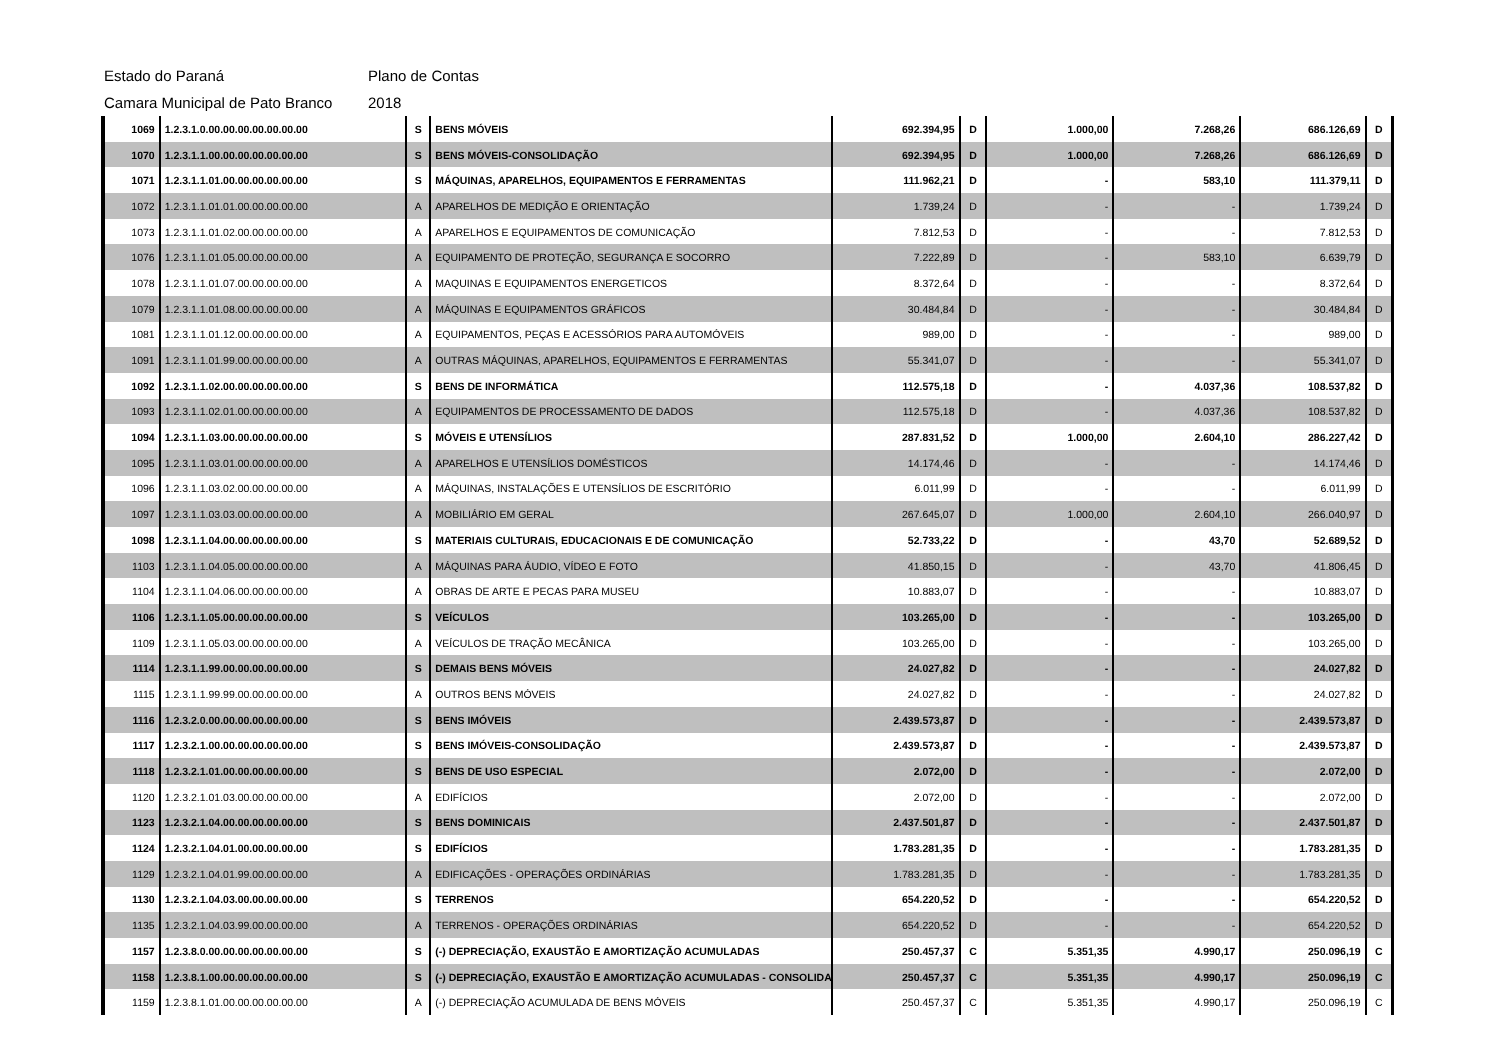Estado do Paraná Plano de Contas
Camara Municipal de Pato Branco 2018
| 1069 | 1.2.3.1.0.00.00.00.00.00.00.00 | S | BENS MÓVEIS | 692.394,95 | D | 1.000,00 | 7.268,26 | 686.126,69 | D |
| 1070 | 1.2.3.1.1.00.00.00.00.00.00.00 | S | BENS MÓVEIS-CONSOLIDAÇÃO | 692.394,95 | D | 1.000,00 | 7.268,26 | 686.126,69 | D |
| 1071 | 1.2.3.1.1.01.00.00.00.00.00.00 | S | MÁQUINAS, APARELHOS, EQUIPAMENTOS E FERRAMENTAS | 111.962,21 | D | - | 583,10 | 111.379,11 | D |
| 1072 | 1.2.3.1.1.01.01.00.00.00.00.00 | A | APARELHOS DE MEDIÇÃO E ORIENTAÇÃO | 1.739,24 | D | - | - | 1.739,24 | D |
| 1073 | 1.2.3.1.1.01.02.00.00.00.00.00 | A | APARELHOS E EQUIPAMENTOS DE COMUNICAÇÃO | 7.812,53 | D | - | - | 7.812,53 | D |
| 1076 | 1.2.3.1.1.01.05.00.00.00.00.00 | A | EQUIPAMENTO DE PROTEÇÃO, SEGURANÇA E SOCORRO | 7.222,89 | D | - | 583,10 | 6.639,79 | D |
| 1078 | 1.2.3.1.1.01.07.00.00.00.00.00 | A | MAQUINAS E EQUIPAMENTOS ENERGETICOS | 8.372,64 | D | - | - | 8.372,64 | D |
| 1079 | 1.2.3.1.1.01.08.00.00.00.00.00 | A | MÁQUINAS E EQUIPAMENTOS GRÁFICOS | 30.484,84 | D | - | - | 30.484,84 | D |
| 1081 | 1.2.3.1.1.01.12.00.00.00.00.00 | A | EQUIPAMENTOS, PEÇAS E ACESSÓRIOS PARA AUTOMÓVEIS | 989,00 | D | - | - | 989,00 | D |
| 1091 | 1.2.3.1.1.01.99.00.00.00.00.00 | A | OUTRAS MÁQUINAS, APARELHOS, EQUIPAMENTOS E FERRAMENTAS | 55.341,07 | D | - | - | 55.341,07 | D |
| 1092 | 1.2.3.1.1.02.00.00.00.00.00.00 | S | BENS DE INFORMÁTICA | 112.575,18 | D | - | 4.037,36 | 108.537,82 | D |
| 1093 | 1.2.3.1.1.02.01.00.00.00.00.00 | A | EQUIPAMENTOS DE PROCESSAMENTO DE DADOS | 112.575,18 | D | - | 4.037,36 | 108.537,82 | D |
| 1094 | 1.2.3.1.1.03.00.00.00.00.00.00 | S | MÓVEIS E UTENSÍLIOS | 287.831,52 | D | 1.000,00 | 2.604,10 | 286.227,42 | D |
| 1095 | 1.2.3.1.1.03.01.00.00.00.00.00 | A | APARELHOS E UTENSÍLIOS DOMÉSTICOS | 14.174,46 | D | - | - | 14.174,46 | D |
| 1096 | 1.2.3.1.1.03.02.00.00.00.00.00 | A | MÁQUINAS, INSTALAÇÕES E UTENSÍLIOS DE ESCRITÓRIO | 6.011,99 | D | - | - | 6.011,99 | D |
| 1097 | 1.2.3.1.1.03.03.00.00.00.00.00 | A | MOBILIÁRIO EM GERAL | 267.645,07 | D | 1.000,00 | 2.604,10 | 266.040,97 | D |
| 1098 | 1.2.3.1.1.04.00.00.00.00.00.00 | S | MATERIAIS CULTURAIS, EDUCACIONAIS E DE COMUNICAÇÃO | 52.733,22 | D | - | 43,70 | 52.689,52 | D |
| 1103 | 1.2.3.1.1.04.05.00.00.00.00.00 | A | MÁQUINAS PARA ÁUDIO, VÍDEO E FOTO | 41.850,15 | D | - | 43,70 | 41.806,45 | D |
| 1104 | 1.2.3.1.1.04.06.00.00.00.00.00 | A | OBRAS DE ARTE E PECAS PARA MUSEU | 10.883,07 | D | - | - | 10.883,07 | D |
| 1106 | 1.2.3.1.1.05.00.00.00.00.00.00 | S | VEÍCULOS | 103.265,00 | D | - | - | 103.265,00 | D |
| 1109 | 1.2.3.1.1.05.03.00.00.00.00.00 | A | VEÍCULOS DE TRAÇÃO MECÂNICA | 103.265,00 | D | - | - | 103.265,00 | D |
| 1114 | 1.2.3.1.1.99.00.00.00.00.00.00 | S | DEMAIS BENS MÓVEIS | 24.027,82 | D | - | - | 24.027,82 | D |
| 1115 | 1.2.3.1.1.99.99.00.00.00.00.00 | A | OUTROS BENS MÓVEIS | 24.027,82 | D | - | - | 24.027,82 | D |
| 1116 | 1.2.3.2.0.00.00.00.00.00.00.00 | S | BENS IMÓVEIS | 2.439.573,87 | D | - | - | 2.439.573,87 | D |
| 1117 | 1.2.3.2.1.00.00.00.00.00.00.00 | S | BENS IMÓVEIS-CONSOLIDAÇÃO | 2.439.573,87 | D | - | - | 2.439.573,87 | D |
| 1118 | 1.2.3.2.1.01.00.00.00.00.00.00 | S | BENS DE USO ESPECIAL | 2.072,00 | D | - | - | 2.072,00 | D |
| 1120 | 1.2.3.2.1.01.03.00.00.00.00.00 | A | EDIFÍCIOS | 2.072,00 | D | - | - | 2.072,00 | D |
| 1123 | 1.2.3.2.1.04.00.00.00.00.00.00 | S | BENS DOMINICAIS | 2.437.501,87 | D | - | - | 2.437.501,87 | D |
| 1124 | 1.2.3.2.1.04.01.00.00.00.00.00 | S | EDIFÍCIOS | 1.783.281,35 | D | - | - | 1.783.281,35 | D |
| 1129 | 1.2.3.2.1.04.01.99.00.00.00.00 | A | EDIFICAÇÕES - OPERAÇÕES ORDINÁRIAS | 1.783.281,35 | D | - | - | 1.783.281,35 | D |
| 1130 | 1.2.3.2.1.04.03.00.00.00.00.00 | S | TERRENOS | 654.220,52 | D | - | - | 654.220,52 | D |
| 1135 | 1.2.3.2.1.04.03.99.00.00.00.00 | A | TERRENOS - OPERAÇÕES ORDINÁRIAS | 654.220,52 | D | - | - | 654.220,52 | D |
| 1157 | 1.2.3.8.0.00.00.00.00.00.00.00 | S | (-) DEPRECIAÇÃO, EXAUSTÃO E AMORTIZAÇÃO ACUMULADAS | 250.457,37 | C | 5.351,35 | 4.990,17 | 250.096,19 | C |
| 1158 | 1.2.3.8.1.00.00.00.00.00.00.00 | S | (-) DEPRECIAÇÃO, EXAUSTÃO E AMORTIZAÇÃO ACUMULADAS - CONSOLIDAÇ | 250.457,37 | C | 5.351,35 | 4.990,17 | 250.096,19 | C |
| 1159 | 1.2.3.8.1.01.00.00.00.00.00.00 | A | (-) DEPRECIAÇÃO ACUMULADA DE BENS MÓVEIS | 250.457,37 | C | 5.351,35 | 4.990,17 | 250.096,19 | C |